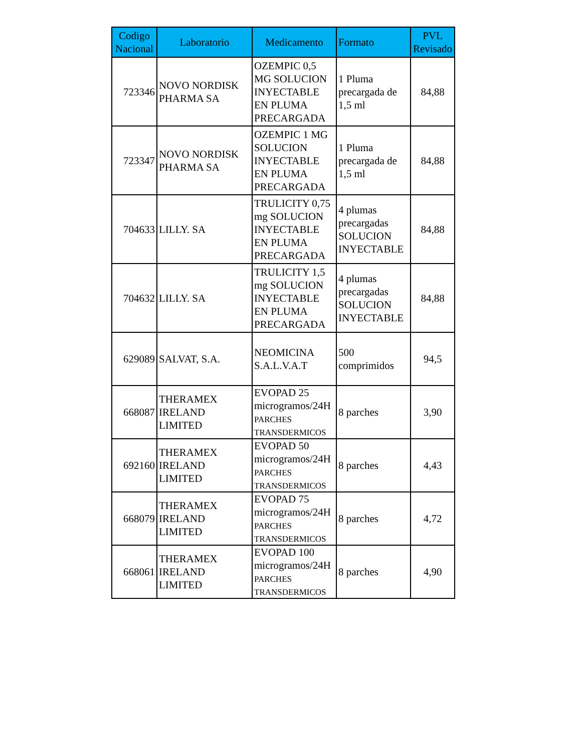| Codigo Nacional | Laboratorio | Medicamento | Formato | PVL Revisado |
| --- | --- | --- | --- | --- |
| 723346 | NOVO NORDISK PHARMA SA | OZEMPIC 0,5 MG SOLUCION INYECTABLE EN PLUMA PRECARGADA | 1 Pluma precargada de 1,5 ml | 84,88 |
| 723347 | NOVO NORDISK PHARMA SA | OZEMPIC 1 MG SOLUCION INYECTABLE EN PLUMA PRECARGADA | 1 Pluma precargada de 1,5 ml | 84,88 |
| 704633 | LILLY. SA | TRULICITY 0,75 mg SOLUCION INYECTABLE EN PLUMA PRECARGADA | 4 plumas precargadas SOLUCION INYECTABLE | 84,88 |
| 704632 | LILLY. SA | TRULICITY 1,5 mg SOLUCION INYECTABLE EN PLUMA PRECARGADA | 4 plumas precargadas SOLUCION INYECTABLE | 84,88 |
| 629089 | SALVAT, S.A. | NEOMICINA S.A.L.V.A.T | 500 comprimidos | 94,5 |
| 668087 | THERAMEX IRELAND LIMITED | EVOPAD 25 microgramos/24H PARCHES TRANSDERMICOS | 8 parches | 3,90 |
| 692160 | THERAMEX IRELAND LIMITED | EVOPAD 50 microgramos/24H PARCHES TRANSDERMICOS | 8 parches | 4,43 |
| 668079 | THERAMEX IRELAND LIMITED | EVOPAD 75 microgramos/24H PARCHES TRANSDERMICOS | 8 parches | 4,72 |
| 668061 | THERAMEX IRELAND LIMITED | EVOPAD 100 microgramos/24H PARCHES TRANSDERMICOS | 8 parches | 4,90 |